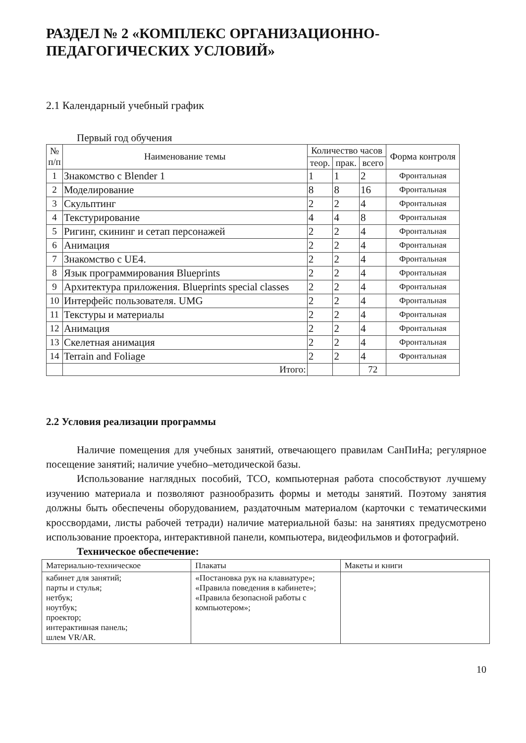РАЗДЕЛ № 2 «КОМПЛЕКС ОРГАНИЗАЦИОННО-
ПЕДАГОГИЧЕСКИХ УСЛОВИЙ»
2.1 Календарный учебный график
Первый год обучения
| № п/п | Наименование темы | Количество часов | | | Форма контроля |
| --- | --- | --- | --- | --- | --- |
| | | теор. | прак. | всего | |
| 1 | Знакомство с Blender 1 | 1 | 1 | 2 | Фронтальная |
| 2 | Моделирование | 8 | 8 | 16 | Фронтальная |
| 3 | Скульптинг | 2 | 2 | 4 | Фронтальная |
| 4 | Текстурирование | 4 | 4 | 8 | Фронтальная |
| 5 | Ригинг, скининг и сетап персонажей | 2 | 2 | 4 | Фронтальная |
| 6 | Анимация | 2 | 2 | 4 | Фронтальная |
| 7 | Знакомство с UE4. | 2 | 2 | 4 | Фронтальная |
| 8 | Язык программирования Blueprints | 2 | 2 | 4 | Фронтальная |
| 9 | Архитектура приложения. Blueprints special classes | 2 | 2 | 4 | Фронтальная |
| 10 | Интерфейс пользователя. UMG | 2 | 2 | 4 | Фронтальная |
| 11 | Текстуры и материалы | 2 | 2 | 4 | Фронтальная |
| 12 | Анимация | 2 | 2 | 4 | Фронтальная |
| 13 | Скелетная анимация | 2 | 2 | 4 | Фронтальная |
| 14 | Terrain and Foliage | 2 | 2 | 4 | Фронтальная |
| | Итого: | | | 72 | |
2.2 Условия реализации программы
Наличие помещения для учебных занятий, отвечающего правилам СанПиНа; регулярное посещение занятий; наличие учебно–методической базы.
Использование наглядных пособий, ТСО, компьютерная работа способствуют лучшему изучению материала и позволяют разнообразить формы и методы занятий. Поэтому занятия должны быть обеспечены оборудованием, раздаточным материалом (карточки с тематическими кроссвордами, листы рабочей тетради) наличие материальной базы: на занятиях предусмотрено использование проектора, интерактивной панели, компьютера, видеофильмов и фотографий.
Техническое обеспечение:
| Материально-техническое | Плакаты | Макеты и книги |
| кабинет для занятий; парты и стулья; нетбук; ноутбук; проектор; интерактивная панель; шлем VR/AR. | «Постановка рук на клавиатуре»; «Правила поведения в кабинете»; «Правила безопасной работы с компьютером»; | |
10